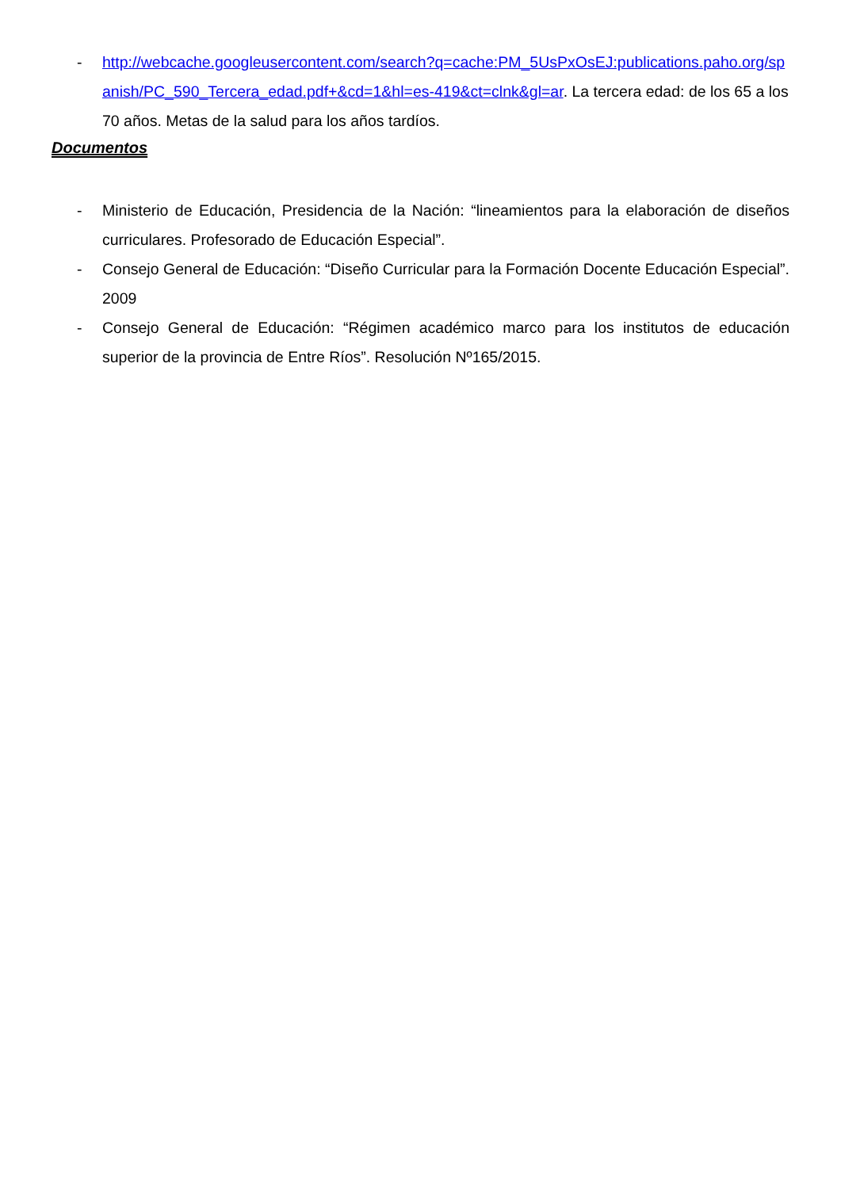- http://webcache.googleusercontent.com/search?q=cache:PM_5UsPxOsEJ:publications.paho.org/spanish/PC_590_Tercera_edad.pdf+&cd=1&hl=es-419&ct=clnk&gl=ar. La tercera edad: de los 65 a los 70 años. Metas de la salud para los años tardíos.
Documentos
- Ministerio de Educación, Presidencia de la Nación: “lineamientos para la elaboración de diseños curriculares. Profesorado de Educación Especial”.
- Consejo General de Educación: “Diseño Curricular para la Formación Docente Educación Especial”. 2009
- Consejo General de Educación: “Régimen académico marco para los institutos de educación superior de la provincia de Entre Ríos”. Resolución Nº165/2015.